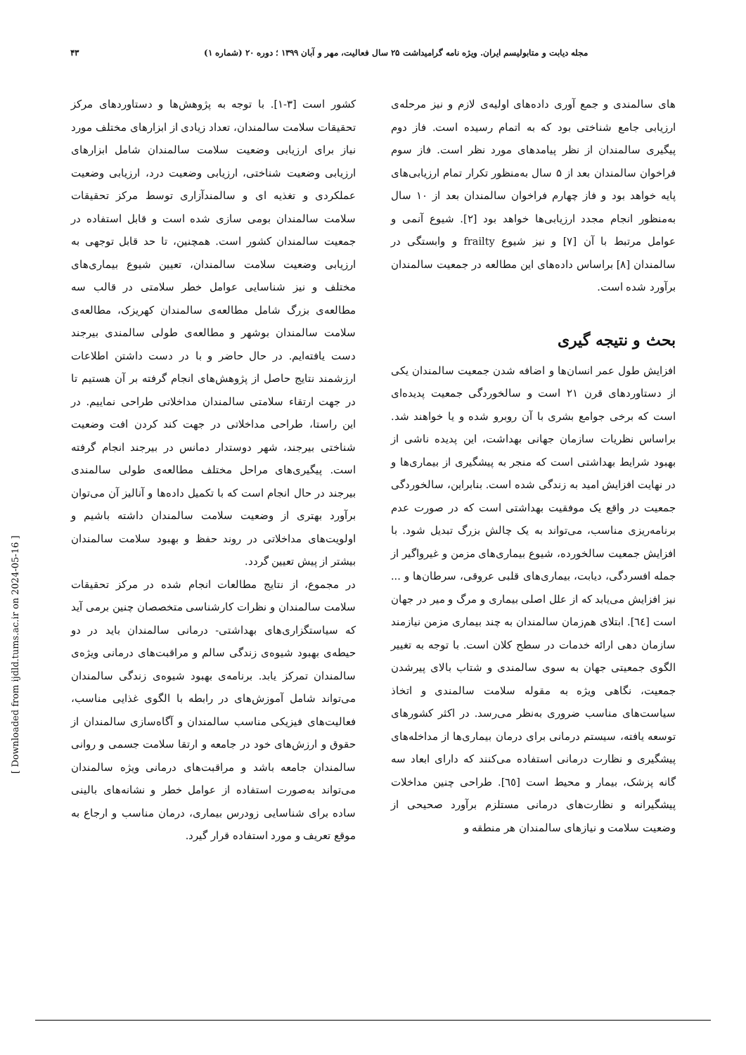مجله دیابت و متابولیسم ایران. ویژه نامه گرامیداشت ۲۵ سال فعالیت، مهر و آبان ۱۳۹۹ ؛ دوره ۲۰ (شماره ۱) ۴۳
های سالمندی و جمع آوری داده‌های اولیه‌ی لازم و نیز مرحله‌ی ارزیابی جامع شناختی بود که به اتمام رسیده است. فاز دوم پیگیری سالمندان از نظر پیامدهای مورد نظر است. فاز سوم فراخوان سالمندان بعد از ۵ سال به‌منظور تکرار تمام ارزیابی‌های پایه خواهد بود و فاز چهارم فراخوان سالمندان بعد از ۱۰ سال به‌منظور انجام مجدد ارزیابی‌ها خواهد بود [۲]. شیوع آنمی و عوامل مرتبط با آن [۷] و نیز شیوع frailty و وابستگی در سالمندان [۸] براساس داده‌های این مطالعه در جمعیت سالمندان برآورد شده است.
بحث و نتیجه گیری
افزایش طول عمر انسان‌ها و اضافه شدن جمعیت سالمندان یکی از دستاوردهای قرن ۲۱ است و سالخوردگی جمعیت پدیده‌ای است که برخی جوامع بشری با آن روبرو شده و یا خواهند شد. براساس نظریات سازمان جهانی بهداشت، این پدیده ناشی از بهبود شرایط بهداشتی است که منجر به پیشگیری از بیماری‌ها و در نهایت افزایش امید به زندگی شده است. بنابراین، سالخوردگی جمعیت در واقع یک موفقیت بهداشتی است که در صورت عدم برنامه‌ریزی مناسب، می‌تواند به یک چالش بزرگ تبدیل شود. با افزایش جمعیت سالخورده، شیوع بیماری‌های مزمن و غیرواگیر از جمله افسردگی، دیابت، بیماری‌های قلبی عروقی، سرطان‌ها و ... نیز افزایش می‌یابد که از علل اصلی بیماری و مرگ و میر در جهان است [٦٤]. ابتلای هم‌زمان سالمندان به چند بیماری مزمن نیازمند سازمان دهی ارائه خدمات در سطح کلان است. با توجه به تغییر الگوی جمعیتی جهان به سوی سالمندی و شتاب بالای پیرشدن جمعیت، نگاهی ویژه به مقوله سلامت سالمندی و اتخاذ سیاست‌های مناسب ضروری به‌نظر می‌رسد. در اکثر کشورهای توسعه یافته، سیستم درمانی برای درمان بیماری‌ها از مداخله‌های پیشگیری و نظارت درمانی استفاده می‌کنند که دارای ابعاد سه گانه پزشک، بیمار و محیط است [٦٥]. طراحی چنین مداخلات پیشگیرانه و نظارت‌های درمانی مستلزم برآورد صحیحی از وضعیت سلامت و نیازهای سالمندان هر منطقه و
کشور است [۳-۱]. با توجه به پژوهش‌ها و دستاوردهای مرکز تحقیقات سلامت سالمندان، تعداد زیادی از ابزارهای مختلف مورد نیاز برای ارزیابی وضعیت سلامت سالمندان شامل ابزارهای ارزیابی وضعیت شناختی، ارزیابی وضعیت درد، ارزیابی وضعیت عملکردی و تغذیه ای و سالمندآزاری توسط مرکز تحقیقات سلامت سالمندان بومی سازی شده است و قابل استفاده در جمعیت سالمندان کشور است. همچنین، تا حد قابل توجهی به ارزیابی وضعیت سلامت سالمندان، تعیین شیوع بیماری‌های مختلف و نیز شناسایی عوامل خطر سلامتی در قالب سه مطالعه‌ی بزرگ شامل مطالعه‌ی سالمندان کهریزک، مطالعه‌ی سلامت سالمندان بوشهر و مطالعه‌ی طولی سالمندی بیرجند دست یافته‌ایم. در حال حاضر و با در دست داشتن اطلاعات ارزشمند نتایج حاصل از پژوهش‌های انجام گرفته بر آن هستیم تا در جهت ارتقاء سلامتی سالمندان مداخلاتی طراحی نماییم. در این راستا، طراحی مداخلاتی در جهت کند کردن افت وضعیت شناختی بیرجند، شهر دوستدار دمانس در بیرجند انجام گرفته است. پیگیری‌های مراحل مختلف مطالعه‌ی طولی سالمندی بیرجند در حال انجام است که با تکمیل داده‌ها و آنالیز آن می‌توان برآورد بهتری از وضعیت سلامت سالمندان داشته باشیم و اولویت‌های مداخلاتی در روند حفظ و بهبود سلامت سالمندان بیشتر از پیش تعیین گردد.
در مجموع، از نتایج مطالعات انجام شده در مرکز تحقیقات سلامت سالمندان و نظرات کارشناسی متخصصان چنین برمی آید که سیاستگزاری‌های بهداشتی- درمانی سالمندان باید در دو حیطه‌ی بهبود شیوه‌ی زندگی سالم و مراقبت‌های درمانی ویژه‌ی سالمندان تمرکز یابد. برنامه‌ی بهبود شیوه‌ی زندگی سالمندان می‌تواند شامل آموزش‌های در رابطه با الگوی غذایی مناسب، فعالیت‌های فیزیکی مناسب سالمندان و آگاه‌سازی سالمندان از حقوق و ارزش‌های خود در جامعه و ارتقا سلامت جسمی و روانی سالمندان جامعه باشد و مراقبت‌های درمانی ویژه سالمندان می‌تواند به‌صورت استفاده از عوامل خطر و نشانه‌های بالینی ساده برای شناسایی زودرس بیماری، درمان مناسب و ارجاع به موقع تعریف و مورد استفاده قرار گیرد.
[ Downloaded from ijdld.tums.ac.ir on 2024-05-16 ]